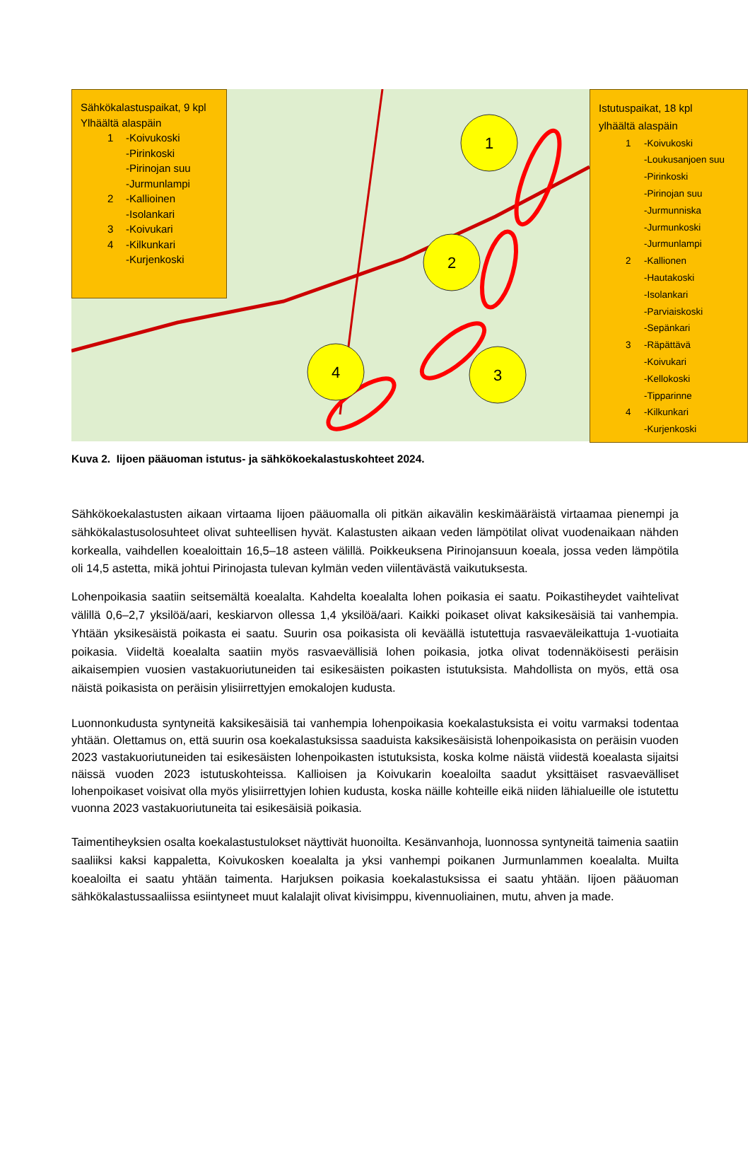1
2
3
4
Sähkökalastuspaikat, 9 kpl
Ylhäältä alaspäin
1 -Koivukoski
-Pirinkoski
-Pirinojan suu
-Jurmunlampi
2 -Kallioinen
-Isolankari
3 -Koivukari
4 -Kilkunkari
-Kurjenkoski
Istutuspaikat, 18 kpl
ylhäältä alaspäin
1 -Koivukoski
-Loukusanjoen suu
-Pirinkoski
-Pirinojan suu
-Jurmunniska
-Jurmunkoski
-Jurmunlampi
2 -Kallionen
-Hautakoski
-Isolankari
-Parviaiskoski
-Sepänkari
3 -Räpättävä
-Koivukari
-Kellokoski
-Tipparinne
4 -Kilkunkari
-Kurjenkoski
Kuva 2. Iijoen pääuoman istutus- ja sähkökoekalastuskohteet 2024.
Sähkökoekalastusten aikaan virtaama Iijoen pääuomalla oli pitkän aikavälin keskimääräistä virtaamaa pienempi ja sähkökalastusolosuhteet olivat suhteellisen hyvät. Kalastusten aikaan veden lämpötilat olivat vuodenaikaan nähden korkealla, vaihdellen koealoittain 16,5–18 asteen välillä. Poikkeuksena Pirinojansuun koeala, jossa veden lämpötila oli 14,5 astetta, mikä johtui Pirinojasta tulevan kylmän veden viilentävästä vaikutuksesta.
Lohenpoikasia saatiin seitsemältä koealalta. Kahdelta koealalta lohen poikasia ei saatu. Poikastiheydet vaihtelivat välillä 0,6–2,7 yksilöä/aari, keskiarvon ollessa 1,4 yksilöä/aari. Kaikki poikaset olivat kaksikesäisiä tai vanhempia. Yhtään yksikesäistä poikasta ei saatu. Suurin osa poikasista oli keväällä istutettuja rasvaeväleikattuja 1-vuotiaita poikasia. Viideltä koealalta saatiin myös rasvaevällisiä lohen poikasia, jotka olivat todennäköisesti peräisin aikaisempien vuosien vastakuoriutuneiden tai esikesäisten poikasten istutuksista. Mahdollista on myös, että osa näistä poikasista on peräisin ylisiirrettyjen emokalojen kudusta.
Luonnonkudusta syntyneitä kaksikesäisiä tai vanhempia lohenpoikasia koekalastuksista ei voitu varmaksi todentaa yhtään. Olettamus on, että suurin osa koekalastuksissa saaduista kaksikesäisistä lohenpoikasista on peräisin vuoden 2023 vastakuoriutuneiden tai esikesäisten lohenpoikasten istutuksista, koska kolme näistä viidestä koealasta sijaitsi näissä vuoden 2023 istutuskohteissa. Kallioisen ja Koivukarin koealoilta saadut yksittäiset rasvaevälliset lohenpoikaset voisivat olla myös ylisiirrettyjen lohien kudusta, koska näille kohteille eikä niiden lähialueille ole istutettu vuonna 2023 vastakuoriutuneita tai esikesäisiä poikasia.
Taimentiheyksien osalta koekalastustulokset näyttivät huonoilta. Kesänvanhoja, luonnossa syntyneitä taimenia saatiin saaliiksi kaksi kappaletta, Koivukosken koealalta ja yksi vanhempi poikanen Jurmunlammen koealalta. Muilta koealoilta ei saatu yhtään taimenta. Harjuksen poikasia koekalastuksissa ei saatu yhtään. Iijoen pääuoman sähkökalastussaaliissa esiintyneet muut kalalajit olivat kivisimppu, kivennuoliainen, mutu, ahven ja made.